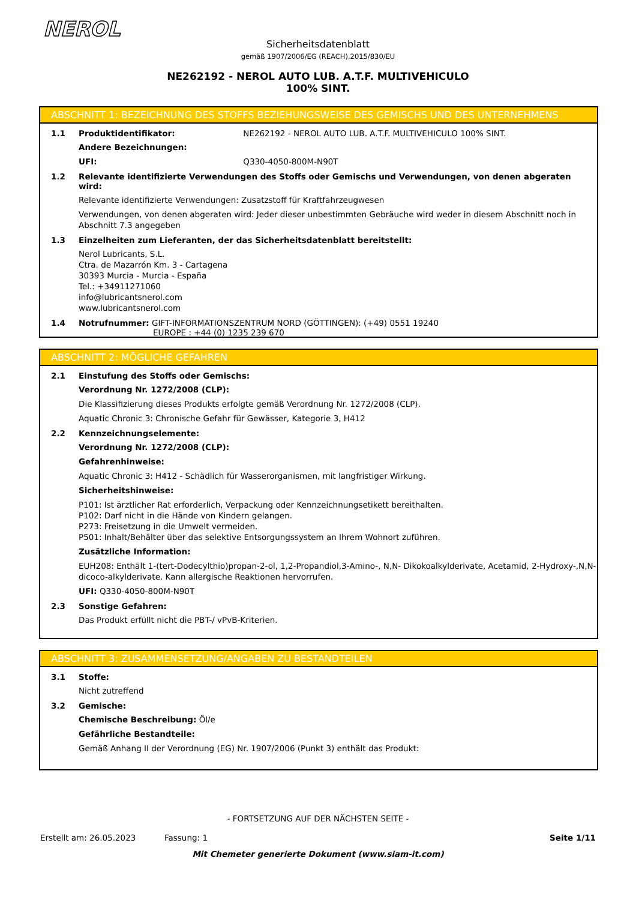NEROL
Sicherheitsdatenblatt
gemäß 1907/2006/EG (REACH),2015/830/EU
NE262192 - NEROL AUTO LUB. A.T.F. MULTIVEHICULO 100% SINT.
ABSCHNITT 1: BEZEICHNUNG DES STOFFS BEZIEHUNGSWEISE DES GEMISCHS UND DES UNTERNEHMENS
1.1 Produktidentifikator: NE262192 - NEROL AUTO LUB. A.T.F. MULTIVEHICULO 100% SINT.
Andere Bezeichnungen:
UFI: Q330-4050-800M-N90T
1.2 Relevante identifizierte Verwendungen des Stoffs oder Gemischs und Verwendungen, von denen abgeraten wird:
Relevante identifizierte Verwendungen: Zusatzstoff für Kraftfahrzeugwesen
Verwendungen, von denen abgeraten wird: Jeder dieser unbestimmten Gebräuche wird weder in diesem Abschnitt noch in Abschnitt 7.3 angegeben
1.3 Einzelheiten zum Lieferanten, der das Sicherheitsdatenblatt bereitstellt:
Nerol Lubricants, S.L.
Ctra. de Mazarrón Km. 3 - Cartagena
30393 Murcia - Murcia - España
Tel.: +34911271060
info@lubricantsnerol.com
www.lubricantsnerol.com
1.4 Notrufnummer: GIFT-INFORMATIONSZENTRUM NORD (GÖTTINGEN): (+49) 0551 19240
EUROPE : +44 (0) 1235 239 670
ABSCHNITT 2: MÖGLICHE GEFAHREN
2.1 Einstufung des Stoffs oder Gemischs:
Verordnung Nr. 1272/2008 (CLP):
Die Klassifizierung dieses Produkts erfolgte gemäß Verordnung Nr. 1272/2008 (CLP).
Aquatic Chronic 3: Chronische Gefahr für Gewässer, Kategorie 3, H412
2.2 Kennzeichnungselemente:
Verordnung Nr. 1272/2008 (CLP):
Gefahrenhinweise:
Aquatic Chronic 3: H412 - Schädlich für Wasserorganismen, mit langfristiger Wirkung.
Sicherheitshinweise:
P101: Ist ärztlicher Rat erforderlich, Verpackung oder Kennzeichnungsetikett bereithalten.
P102: Darf nicht in die Hände von Kindern gelangen.
P273: Freisetzung in die Umwelt vermeiden.
P501: Inhalt/Behälter über das selektive Entsorgungssystem an Ihrem Wohnort zuführen.
Zusätzliche Information:
EUH208: Enthält 1-(tert-Dodecylthio)propan-2-ol, 1,2-Propandiol,3-Amino-, N,N- Dikokoalkylderivate, Acetamid, 2-Hydroxy-,N,N-dicoco-alkylderivate. Kann allergische Reaktionen hervorrufen.
UFI: Q330-4050-800M-N90T
2.3 Sonstige Gefahren:
Das Produkt erfüllt nicht die PBT-/ vPvB-Kriterien.
ABSCHNITT 3: ZUSAMMENSETZUNG/ANGABEN ZU BESTANDTEILEN
3.1 Stoffe:
Nicht zutreffend
3.2 Gemische:
Chemische Beschreibung: Öl/e
Gefährliche Bestandteile:
Gemäß Anhang II der Verordnung (EG) Nr. 1907/2006 (Punkt 3) enthält das Produkt:
- FORTSETZUNG AUF DER NÄCHSTEN SEITE -
Erstellt am: 26.05.2023 Fassung: 1 Seite 1/11
Mit Chemeter generierte Dokument (www.siam-it.com)